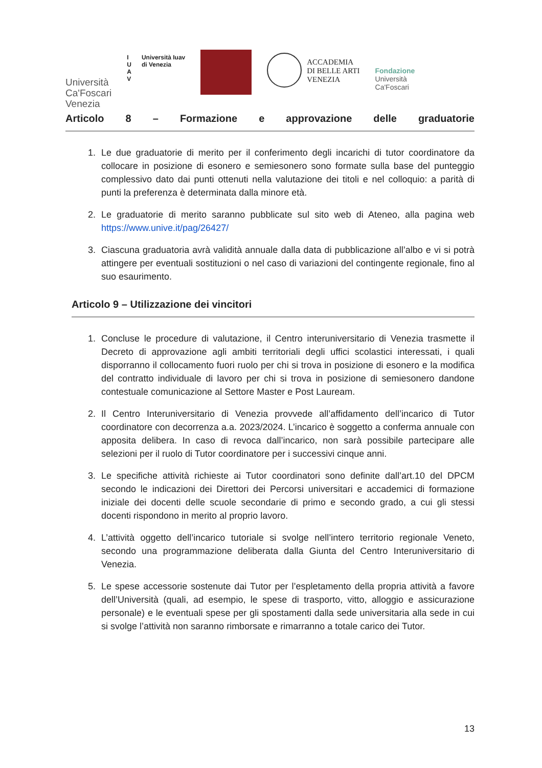Università
Ca'Foscari
Venezia
I
U
A
V
Università Iuav
di Venezia
ACCADEMIA
DI BELLE ARTI
VENEZIA
Fondazione
Università
Ca'Foscari
Articolo 8 – Formazione e approvazione delle graduatorie
1. Le due graduatorie di merito per il conferimento degli incarichi di tutor coordinatore da collocare in posizione di esonero e semiesonero sono formate sulla base del punteggio complessivo dato dai punti ottenuti nella valutazione dei titoli e nel colloquio: a parità di punti la preferenza è determinata dalla minore età.
2. Le graduatorie di merito saranno pubblicate sul sito web di Ateneo, alla pagina web https://www.unive.it/pag/26427/
3. Ciascuna graduatoria avrà validità annuale dalla data di pubblicazione all’albo e vi si potrà attingere per eventuali sostituzioni o nel caso di variazioni del contingente regionale, fino al suo esaurimento.
Articolo 9 – Utilizzazione dei vincitori
1. Concluse le procedure di valutazione, il Centro interuniversitario di Venezia trasmette il Decreto di approvazione agli ambiti territoriali degli uffici scolastici interessati, i quali disporranno il collocamento fuori ruolo per chi si trova in posizione di esonero e la modifica del contratto individuale di lavoro per chi si trova in posizione di semiesonero dandone contestuale comunicazione al Settore Master e Post Lauream.
2. Il Centro Interuniversitario di Venezia provvede all’affidamento dell’incarico di Tutor coordinatore con decorrenza a.a. 2023/2024. L’incarico è soggetto a conferma annuale con apposita delibera. In caso di revoca dall’incarico, non sarà possibile partecipare alle selezioni per il ruolo di Tutor coordinatore per i successivi cinque anni.
3. Le specifiche attività richieste ai Tutor coordinatori sono definite dall’art.10 del DPCM secondo le indicazioni dei Direttori dei Percorsi universitari e accademici di formazione iniziale dei docenti delle scuole secondarie di primo e secondo grado, a cui gli stessi docenti rispondono in merito al proprio lavoro.
4. L’attività oggetto dell’incarico tutoriale si svolge nell’intero territorio regionale Veneto, secondo una programmazione deliberata dalla Giunta del Centro Interuniversitario di Venezia.
5. Le spese accessorie sostenute dai Tutor per l’espletamento della propria attività a favore dell’Università (quali, ad esempio, le spese di trasporto, vitto, alloggio e assicurazione personale) e le eventuali spese per gli spostamenti dalla sede universitaria alla sede in cui si svolge l’attività non saranno rimborsate e rimarranno a totale carico dei Tutor.
13